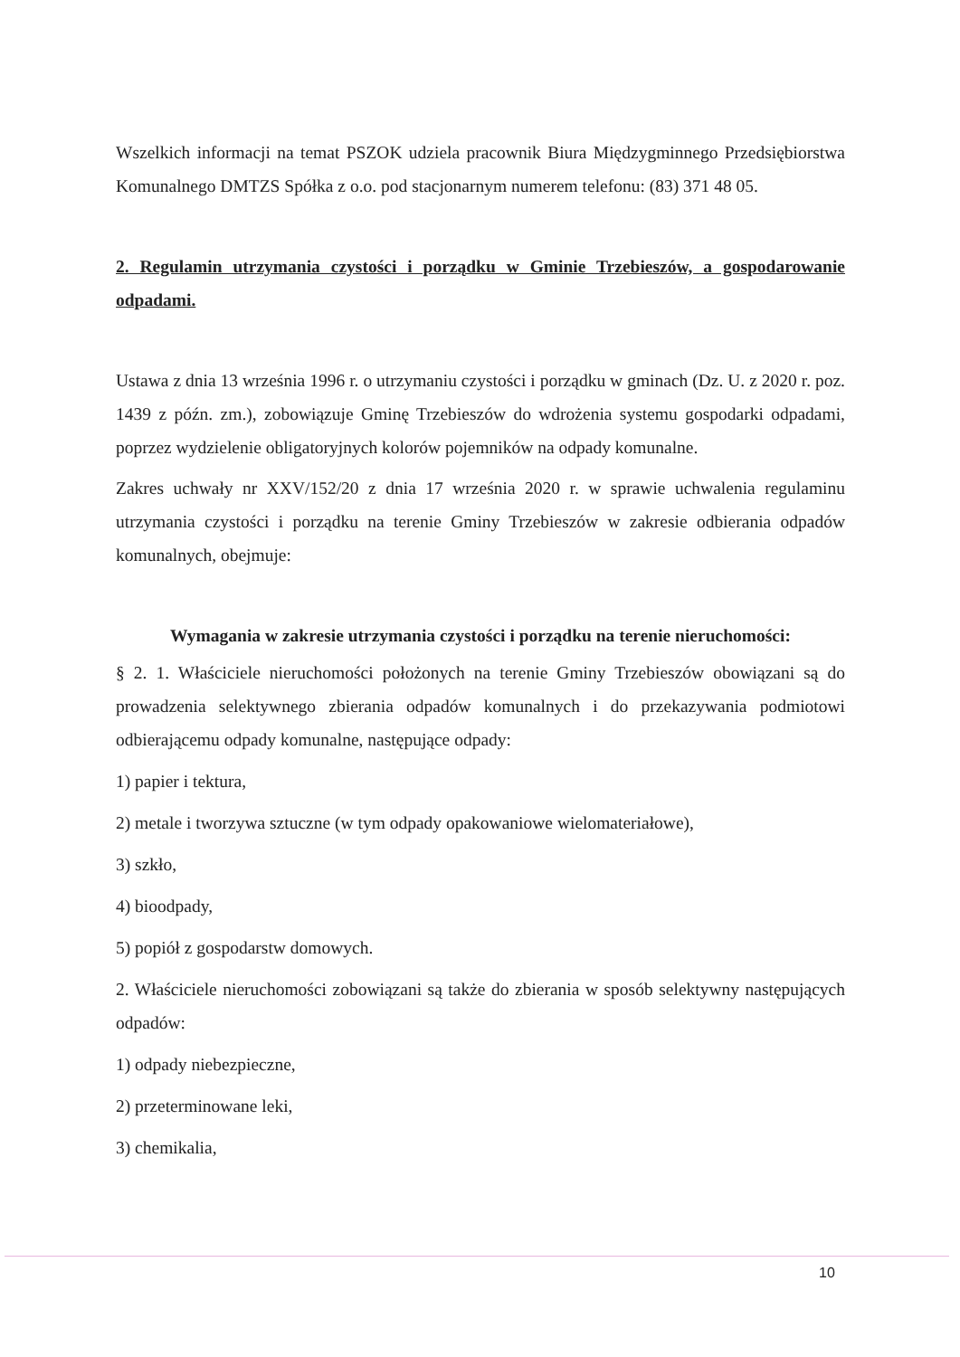Wszelkich informacji na temat PSZOK udziela pracownik Biura Międzygminnego Przedsiębiorstwa Komunalnego DMTZS Spółka z o.o. pod stacjonarnym numerem telefonu: (83) 371 48 05.
2. Regulamin utrzymania czystości i porządku w Gminie Trzebieszów, a gospodarowanie odpadami.
Ustawa z dnia 13 września 1996 r. o utrzymaniu czystości i porządku w gminach (Dz. U. z 2020 r. poz. 1439 z późn. zm.), zobowiązuje Gminę Trzebieszów do wdrożenia systemu gospodarki odpadami, poprzez wydzielenie obligatoryjnych kolorów pojemników na odpady komunalne.
Zakres uchwały nr XXV/152/20 z dnia 17 września 2020 r. w sprawie uchwalenia regulaminu utrzymania czystości i porządku na terenie Gminy Trzebieszów w zakresie odbierania odpadów komunalnych, obejmuje:
Wymagania w zakresie utrzymania czystości i porządku na terenie nieruchomości:
§ 2. 1. Właściciele nieruchomości położonych na terenie Gminy Trzebieszów obowiązani są do prowadzenia selektywnego zbierania odpadów komunalnych i do przekazywania podmiotowi odbierającemu odpady komunalne, następujące odpady:
1) papier i tektura,
2) metale i tworzywa sztuczne (w tym odpady opakowaniowe wielomateriałowe),
3) szkło,
4) bioodpady,
5) popiół z gospodarstw domowych.
2. Właściciele nieruchomości zobowiązani są także do zbierania w sposób selektywny następujących odpadów:
1) odpady niebezpieczne,
2) przeterminowane leki,
3) chemikalia,
10